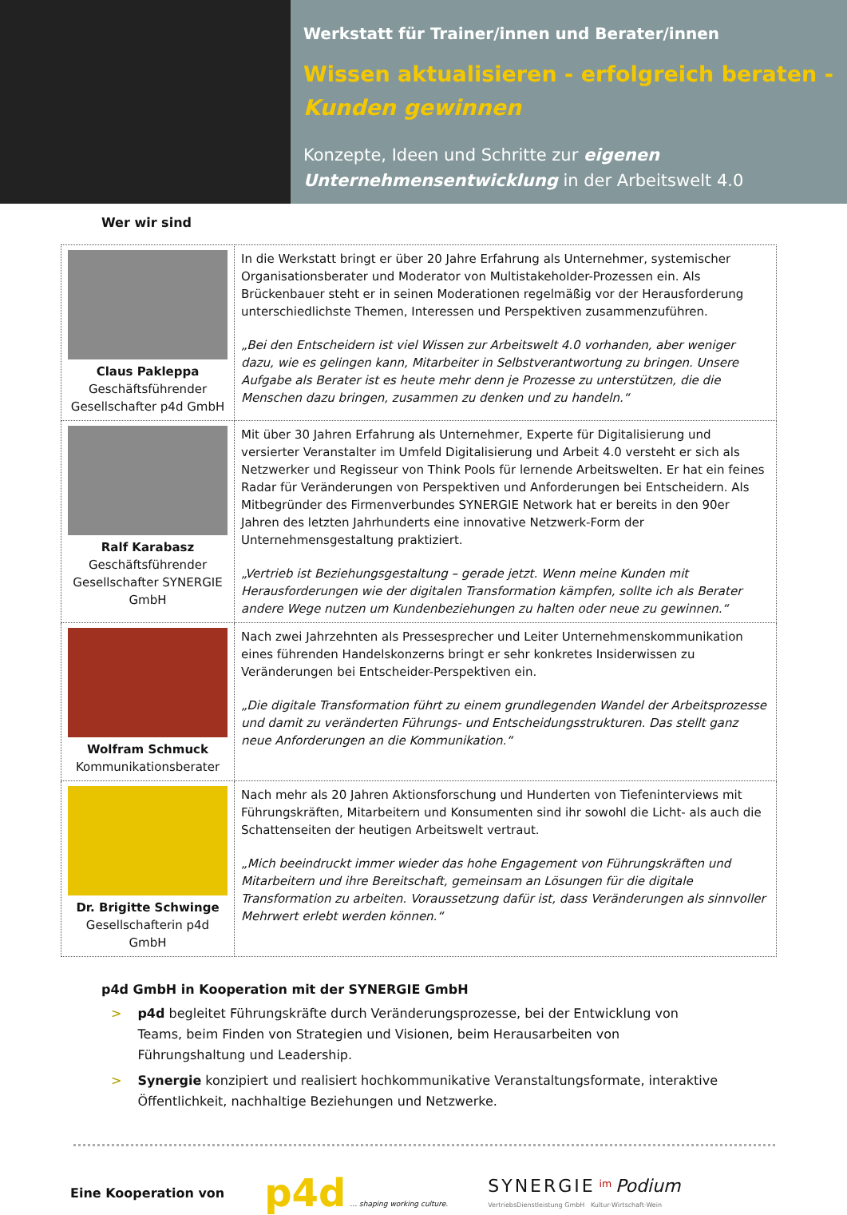Werkstatt für Trainer/innen und Berater/innen
Wissen aktualisieren - erfolgreich beraten -
Kunden gewinnen
Konzepte, Ideen und Schritte zur eigenen Unternehmensentwicklung in der Arbeitswelt 4.0
Wer wir sind
| Claus Pakleppa Geschäftsführender Gesellschafter p4d GmbH | In die Werkstatt bringt er über 20 Jahre Erfahrung als Unternehmer, systemischer Organisationsberater und Moderator von Multistakeholder-Prozessen ein. Als Brückenbauer steht er in seinen Moderationen regelmäßig vor der Herausforderung unterschiedlichste Themen, Interessen und Perspektiven zusammenzuführen. „Bei den Entscheidern ist viel Wissen zur Arbeitswelt 4.0 vorhanden, aber weniger dazu, wie es gelingen kann, Mitarbeiter in Selbstverantwortung zu bringen. Unsere Aufgabe als Berater ist es heute mehr denn je Prozesse zu unterstützen, die die Menschen dazu bringen, zusammen zu denken und zu handeln.“ |
| Ralf Karabasz Geschäftsführender Gesellschafter SYNERGIE GmbH | Mit über 30 Jahren Erfahrung als Unternehmer, Experte für Digitalisierung und versierter Veranstalter im Umfeld Digitalisierung und Arbeit 4.0 versteht er sich als Netzwerker und Regisseur von Think Pools für lernende Arbeitswelten. Er hat ein feines Radar für Veränderungen von Perspektiven und Anforderungen bei Entscheidern. Als Mitbegründer des Firmenverbundes SYNERGIE Network hat er bereits in den 90er Jahren des letzten Jahrhunderts eine innovative Netzwerk-Form der Unternehmensgestaltung praktiziert. „Vertrieb ist Beziehungsgestaltung – gerade jetzt. Wenn meine Kunden mit Herausforderungen wie der digitalen Transformation kämpfen, sollte ich als Berater andere Wege nutzen um Kundenbeziehungen zu halten oder neue zu gewinnen.“ |
| Wolfram Schmuck Kommunikationsberater | Nach zwei Jahrzehnten als Pressesprecher und Leiter Unternehmenskommunikation eines führenden Handelskonzerns bringt er sehr konkretes Insiderwissen zu Veränderungen bei Entscheider-Perspektiven ein. „Die digitale Transformation führt zu einem grundlegenden Wandel der Arbeitsprozesse und damit zu veränderten Führungs- und Entscheidungsstrukturen. Das stellt ganz neue Anforderungen an die Kommunikation.“ |
| Dr. Brigitte Schwinge Gesellschafterin p4d GmbH | Nach mehr als 20 Jahren Aktionsforschung und Hunderten von Tiefeninterviews mit Führungskräften, Mitarbeitern und Konsumenten sind ihr sowohl die Licht- als auch die Schattenseiten der heutigen Arbeitswelt vertraut. „Mich beeindruckt immer wieder das hohe Engagement von Führungskräften und Mitarbeitern und ihre Bereitschaft, gemeinsam an Lösungen für die digitale Transformation zu arbeiten. Voraussetzung dafür ist, dass Veränderungen als sinnvoller Mehrwert erlebt werden können.“ |
p4d GmbH in Kooperation mit der SYNERGIE GmbH
> p4d begleitet Führungskräfte durch Veränderungsprozesse, bei der Entwicklung von Teams, beim Finden von Strategien und Visionen, beim Herausarbeiten von Führungshaltung und Leadership.
> Synergie konzipiert und realisiert hochkommunikative Veranstaltungsformate, interaktive Öffentlichkeit, nachhaltige Beziehungen und Netzwerke.
Eine Kooperation von
p4d … shaping working culture.
SYNERGIE <sup>im</sup> Podium
VertriebsDienstleistung GmbH Kultur·Wirtschaft·Wein